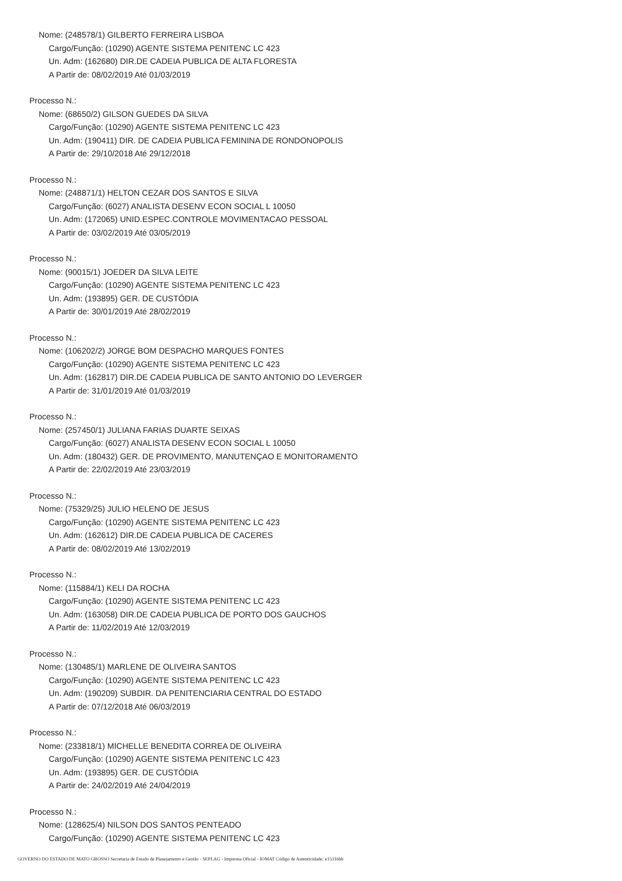Nome: (248578/1) GILBERTO FERREIRA LISBOA
Cargo/Função: (10290) AGENTE SISTEMA PENITENC LC 423
Un. Adm: (162680) DIR.DE CADEIA PUBLICA DE ALTA FLORESTA
A Partir de: 08/02/2019 Até 01/03/2019
Processo N.:
Nome: (68650/2) GILSON GUEDES DA SILVA
Cargo/Função: (10290) AGENTE SISTEMA PENITENC LC 423
Un. Adm: (190411) DIR. DE CADEIA PUBLICA FEMININA DE RONDONOPOLIS
A Partir de: 29/10/2018 Até 29/12/2018
Processo N.:
Nome: (248871/1) HELTON CEZAR DOS SANTOS E SILVA
Cargo/Função: (6027) ANALISTA DESENV ECON SOCIAL L 10050
Un. Adm: (172065) UNID.ESPEC.CONTROLE MOVIMENTACAO PESSOAL
A Partir de: 03/02/2019 Até 03/05/2019
Processo N.:
Nome: (90015/1) JOEDER DA SILVA LEITE
Cargo/Função: (10290) AGENTE SISTEMA PENITENC LC 423
Un. Adm: (193895) GER. DE CUSTÓDIA
A Partir de: 30/01/2019 Até 28/02/2019
Processo N.:
Nome: (106202/2) JORGE BOM DESPACHO MARQUES FONTES
Cargo/Função: (10290) AGENTE SISTEMA PENITENC LC 423
Un. Adm: (162817) DIR.DE CADEIA PUBLICA DE SANTO ANTONIO DO LEVERGER
A Partir de: 31/01/2019 Até 01/03/2019
Processo N.:
Nome: (257450/1) JULIANA FARIAS DUARTE SEIXAS
Cargo/Função: (6027) ANALISTA DESENV ECON SOCIAL L 10050
Un. Adm: (180432) GER. DE PROVIMENTO, MANUTENÇAO E MONITORAMENTO
A Partir de: 22/02/2019 Até 23/03/2019
Processo N.:
Nome: (75329/25) JULIO HELENO DE JESUS
Cargo/Função: (10290) AGENTE SISTEMA PENITENC LC 423
Un. Adm: (162612) DIR.DE CADEIA PUBLICA DE CACERES
A Partir de: 08/02/2019 Até 13/02/2019
Processo N.:
Nome: (115884/1) KELI DA ROCHA
Cargo/Função: (10290) AGENTE SISTEMA PENITENC LC 423
Un. Adm: (163058) DIR.DE CADEIA PUBLICA DE PORTO DOS GAUCHOS
A Partir de: 11/02/2019 Até 12/03/2019
Processo N.:
Nome: (130485/1) MARLENE DE OLIVEIRA SANTOS
Cargo/Função: (10290) AGENTE SISTEMA PENITENC LC 423
Un. Adm: (190209) SUBDIR. DA PENITENCIARIA CENTRAL DO ESTADO
A Partir de: 07/12/2018 Até 06/03/2019
Processo N.:
Nome: (233818/1) MICHELLE BENEDITA CORREA DE OLIVEIRA
Cargo/Função: (10290) AGENTE SISTEMA PENITENC LC 423
Un. Adm: (193895) GER. DE CUSTÓDIA
A Partir de: 24/02/2019 Até 24/04/2019
Processo N.:
Nome: (128625/4) NILSON DOS SANTOS PENTEADO
Cargo/Função: (10290) AGENTE SISTEMA PENITENC LC 423
GOVERNO DO ESTADO DE MATO GROSSO Secretaria de Estado de Planejamento e Gestão - SEPLAG - Imprensa Oficial - IOMAT Código de Autenticidade: e15316bb